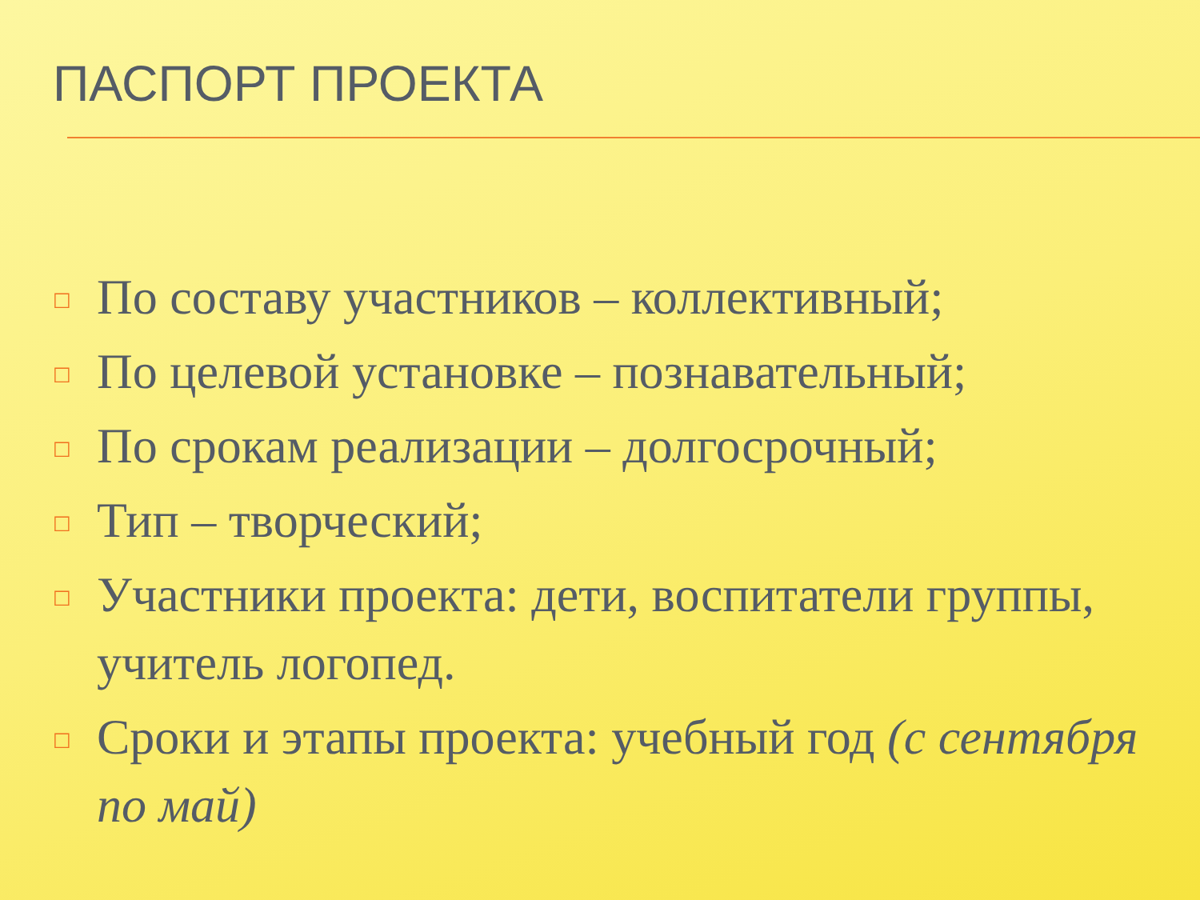ПАСПОРТ ПРОЕКТА
□ По составу участников – коллективный;
□ По целевой установке – познавательный;
□ По срокам реализации – долгосрочный;
□ Тип – творческий;
□ Участники проекта: дети, воспитатели группы, учитель логопед.
□ Сроки и этапы проекта: учебный год (с сентября по май)